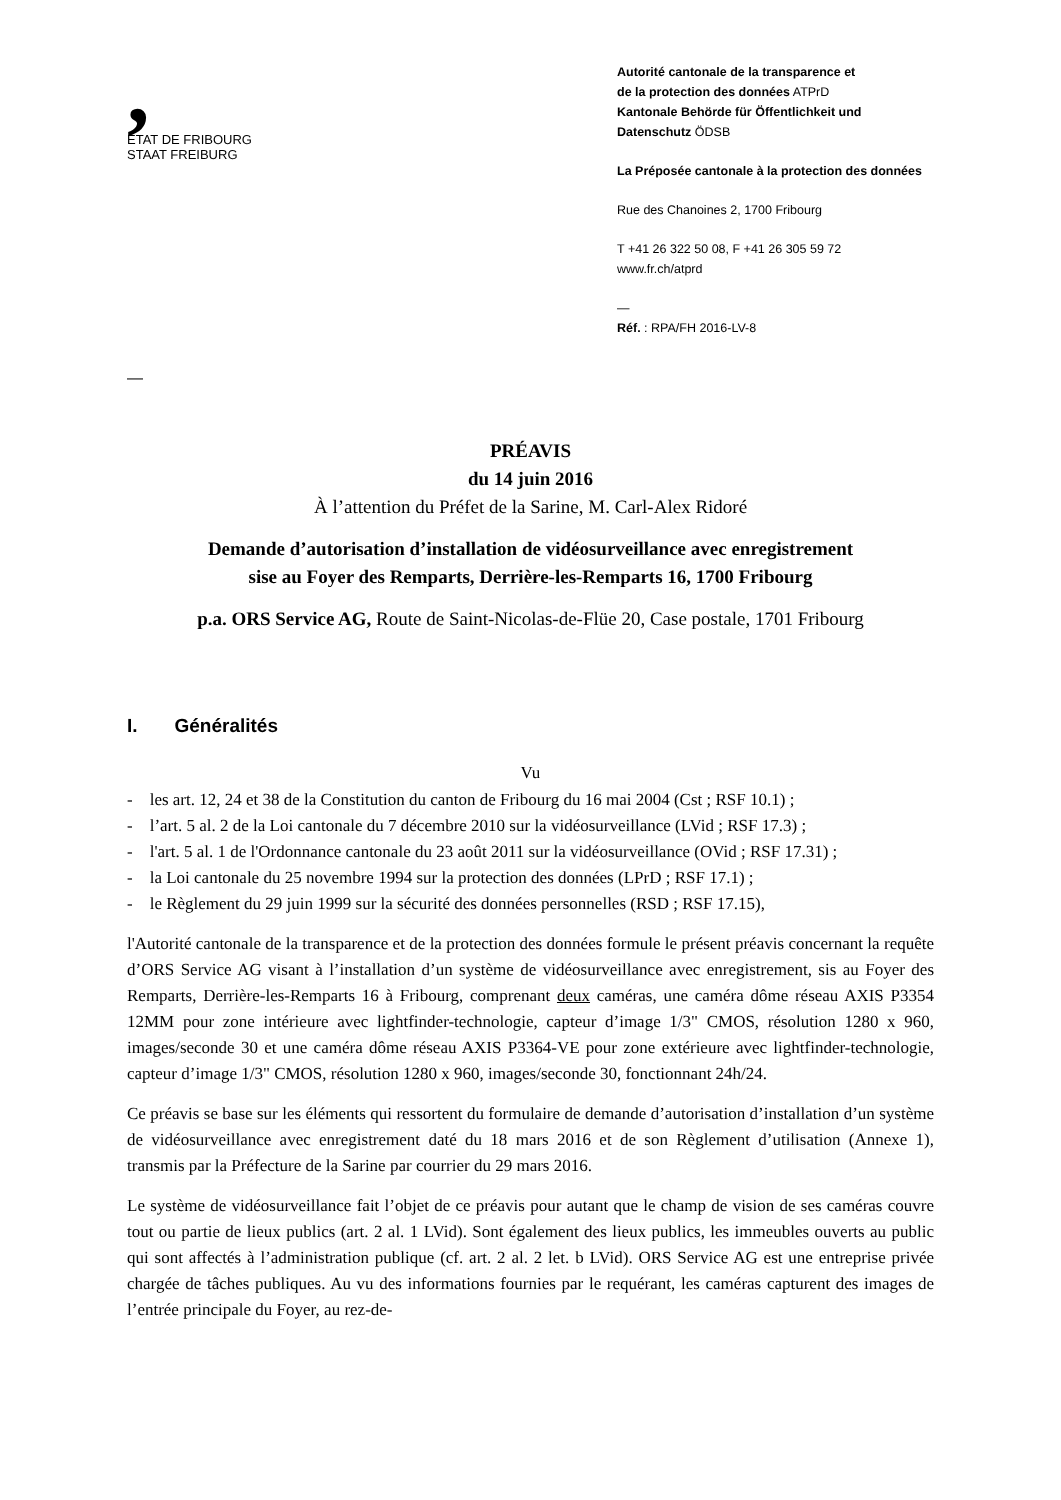,
ETAT DE FRIBOURG
STAAT FREIBURG
Autorité cantonale de la transparence et
de la protection des données ATPrD
Kantonale Behörde für Öffentlichkeit und
Datenschutz ÖDSB
La Préposée cantonale à la protection des données
Rue des Chanoines 2, 1700 Fribourg
T +41 26 322 50 08, F +41 26 305 59 72
www.fr.ch/atprd
—
Réf. : RPA/FH 2016-LV-8
—
PRÉAVIS
du 14 juin 2016
À l’attention du Préfet de la Sarine, M. Carl-Alex Ridoré
Demande d’autorisation d’installation de vidéosurveillance avec enregistrement
sise au Foyer des Remparts, Derrière-les-Remparts 16, 1700 Fribourg
p.a. ORS Service AG, Route de Saint-Nicolas-de-Flüe 20, Case postale, 1701 Fribourg
I. Généralités
Vu
- les art. 12, 24 et 38 de la Constitution du canton de Fribourg du 16 mai 2004 (Cst ; RSF 10.1) ;
- l’art. 5 al. 2 de la Loi cantonale du 7 décembre 2010 sur la vidéosurveillance (LVid ; RSF 17.3) ;
- l'art. 5 al. 1 de l'Ordonnance cantonale du 23 août 2011 sur la vidéosurveillance (OVid ; RSF 17.31) ;
- la Loi cantonale du 25 novembre 1994 sur la protection des données (LPrD ; RSF 17.1) ;
- le Règlement du 29 juin 1999 sur la sécurité des données personnelles (RSD ; RSF 17.15),
l'Autorité cantonale de la transparence et de la protection des données formule le présent préavis concernant la requête d’ORS Service AG visant à l’installation d’un système de vidéosurveillance avec enregistrement, sis au Foyer des Remparts, Derrière-les-Remparts 16 à Fribourg, comprenant deux caméras, une caméra dôme réseau AXIS P3354 12MM pour zone intérieure avec lightfinder-technologie, capteur d’image 1/3" CMOS, résolution 1280 x 960, images/seconde 30 et une caméra dôme réseau AXIS P3364-VE pour zone extérieure avec lightfinder-technologie, capteur d’image 1/3" CMOS, résolution 1280 x 960, images/seconde 30, fonctionnant 24h/24.
Ce préavis se base sur les éléments qui ressortent du formulaire de demande d’autorisation d’installation d’un système de vidéosurveillance avec enregistrement daté du 18 mars 2016 et de son Règlement d’utilisation (Annexe 1), transmis par la Préfecture de la Sarine par courrier du 29 mars 2016.
Le système de vidéosurveillance fait l’objet de ce préavis pour autant que le champ de vision de ses caméras couvre tout ou partie de lieux publics (art. 2 al. 1 LVid). Sont également des lieux publics, les immeubles ouverts au public qui sont affectés à l’administration publique (cf. art. 2 al. 2 let. b LVid). ORS Service AG est une entreprise privée chargée de tâches publiques. Au vu des informations fournies par le requérant, les caméras capturent des images de l’entrée principale du Foyer, au rez-de-